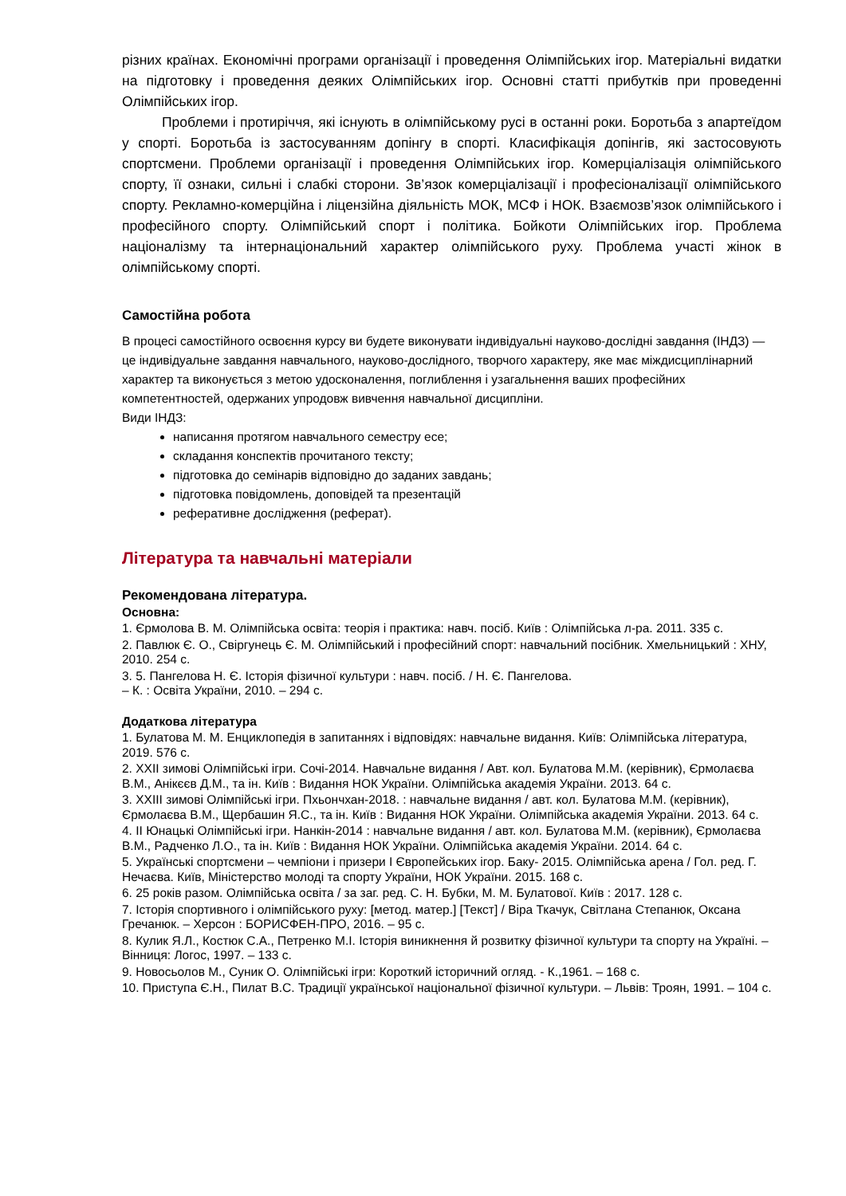різних країнах. Економічні програми організації і проведення Олімпійських ігор. Матеріальні видатки на підготовку і проведення деяких Олімпійських ігор. Основні статті прибутків при проведенні Олімпійських ігор.
Проблеми і протиріччя, які існують в олімпійському русі в останні роки. Боротьба з апартеїдом у спорті. Боротьба із застосуванням допінгу в спорті. Класифікація допінгів, які застосовують спортсмени. Проблеми організації і проведення Олімпійських ігор. Комерціалізація олімпійського спорту, її ознаки, сильні і слабкі сторони. Зв’язок комерціалізації і професіоналізації олімпійського спорту. Рекламно-комерційна і ліцензійна діяльність МОК, МСФ і НОК. Взаємозв’язок олімпійського і професійного спорту. Олімпійський спорт і політика. Бойкоти Олімпійських ігор. Проблема націоналізму та інтернаціональний характер олімпійського руху. Проблема участі жінок в олімпійському спорті.
Самостійна робота
В процесі самостійного освоєння курсу ви будете виконувати індивідуальні науково-дослідні завдання (ІНДЗ) — це індивідуальне завдання навчального, науково-дослідного, творчого характеру, яке має міждисциплінарний характер та виконується з метою удосконалення, поглиблення і узагальнення ваших професійних компетентностей, одержаних упродовж вивчення навчальної дисципліни.
Види ІНДЗ:
написання протягом навчального семестру есе;
складання конспектів прочитаного тексту;
підготовка до семінарів відповідно до заданих завдань;
підготовка повідомлень, доповідей та презентацій
реферативне дослідження (реферат).
Література та навчальні матеріали
Рекомендована література.
Основна:
1. Єрмолова В. М. Олімпійська освіта: теорія і практика: навч. посіб. Київ : Олімпійська л-ра. 2011. 335 с.
2. Павлюк Є. О., Свіргунець Є. М. Олімпійський і професійний спорт: навчальний посібник. Хмельницький : ХНУ, 2010. 254 с.
3. 5. Пангелова Н. Є. Історія фізичної культури : навч. посіб. / Н. Є. Пангелова.
– К. : Освіта України, 2010. – 294 с.
Додаткова література
1. Булатова М. М. Енциклопедія в запитаннях і відповідях: навчальне видання. Київ: Олімпійська література, 2019. 576 с.
2. XXII зимові Олімпійські ігри. Сочі-2014. Навчальне видання / Авт. кол. Булатова М.М. (керівник), Єрмолаєва В.М., Анікєєв Д.М., та ін. Київ : Видання НОК України. Олімпійська академія України. 2013. 64 с.
3. XXIII зимові Олімпійські ігри. Пхьончхан-2018. : навчальне видання / авт. кол. Булатова М.М. (керівник), Єрмолаєва В.М., Щербашин Я.С., та ін. Київ : Видання НОК України. Олімпійська академія України. 2013. 64 с.
4. II Юнацькі Олімпійські ігри. Нанкін-2014 : навчальне видання / авт. кол. Булатова М.М. (керівник), Єрмолаєва В.М., Радченко Л.О., та ін. Київ : Видання НОК України. Олімпійська академія України. 2014. 64 с.
5. Українські спортсмени – чемпіони і призери I Європейських ігор. Баку- 2015. Олімпійська арена / Гол. ред. Г. Нечаєва. Київ, Міністерство молоді та спорту України, НОК України. 2015. 168 с.
6. 25 років разом. Олімпійська освіта / за заг. ред. С. Н. Бубки, М. М. Булатової. Київ : 2017. 128 с.
7. Історія спортивного і олімпійського руху: [метод. матер.] [Текст] / Віра Ткачук, Світлана Степанюк, Оксана Гречанюк. – Херсон : БОРИСФЕН-ПРО, 2016. – 95 с.
8. Кулик Я.Л., Костюк С.А., Петренко М.І. Історія виникнення й розвитку фізичної культури та спорту на Україні. – Вінниця: Логос, 1997. – 133 с.
9. Новосьолов М., Суник О. Олімпійські ігри: Короткий історичний огляд. - К.,1961. – 168 с.
10. Приступа Є.Н., Пилат В.С. Традиції української національної фізичної культури. – Львів: Троян, 1991. – 104 с.